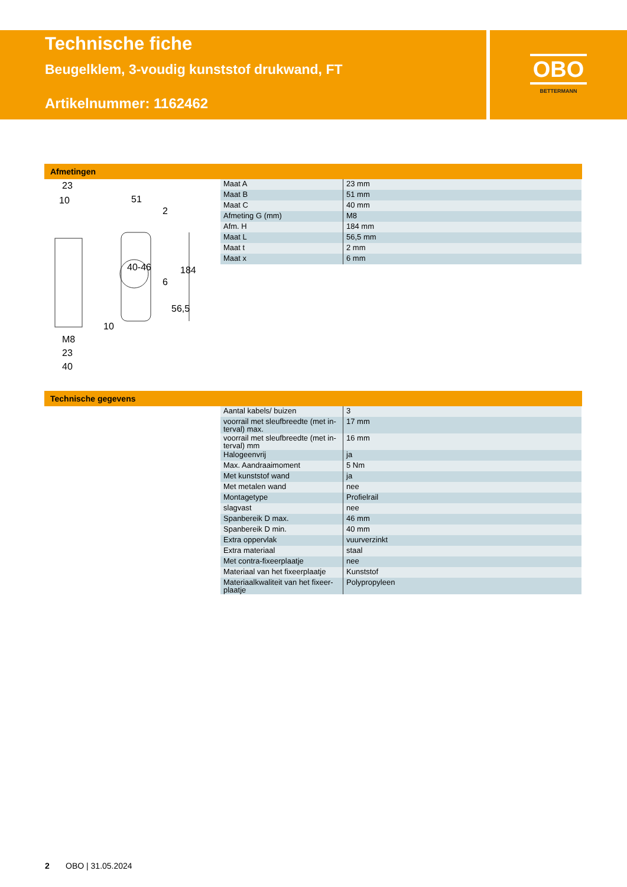Technische fiche
Beugelklem, 3-voudig kunststof drukwand, FT
Artikelnummer: 1162462
OBO
BETTERMANN
Afmetingen
23
10 51
2
184
6
56,5
40-46
10
M8
23
40
| Maat A | 23 mm |
| Maat B | 51 mm |
| Maat C | 40 mm |
| Afmeting G (mm) | M8 |
| Afm. H | 184 mm |
| Maat L | 56,5 mm |
| Maat t | 2 mm |
| Maat x | 6 mm |
Technische gegevens
| Aantal kabels/ buizen | 3 |
| voorrail met sleufbreedte (met in-terval) max. | 17 mm |
| voorrail met sleufbreedte (met in-terval) mm | 16 mm |
| Halogeenvrij | ja |
| Max. Aandraaimoment | 5 Nm |
| Met kunststof wand | ja |
| Met metalen wand | nee |
| Montagetype | Profielrail |
| slagvast | nee |
| Spanbereik D max. | 46 mm |
| Spanbereik D min. | 40 mm |
| Extra oppervlak | vuurverzinkt |
| Extra materiaal | staal |
| Met contra-fixeerplaatje | nee |
| Materiaal van het fixeerplaatje | Kunststof |
| Materiaalkwaliteit van het fixeer-plaatje | Polypropyleen |
2 OBO | 31.05.2024